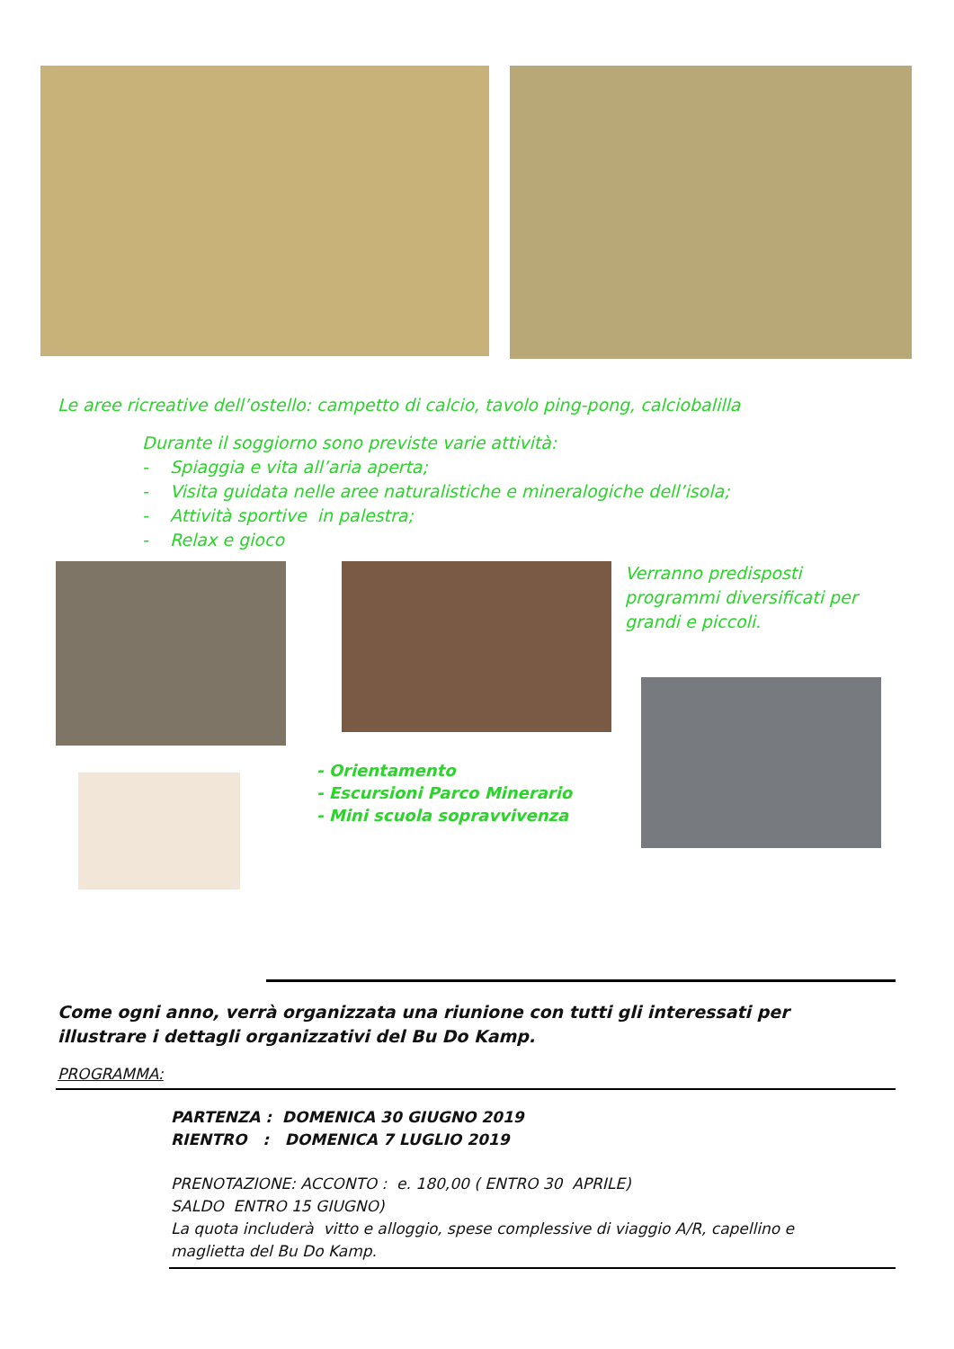Le aree ricreative dell’ostello: campetto di calcio, tavolo ping-pong, calciobalilla
Durante il soggiorno sono previste varie attività:
- Spiaggia e vita all’aria aperta;
- Visita guidata nelle aree naturalistiche e mineralogiche dell’isola;
- Attività sportive in palestra;
- Relax e gioco
- Orientamento
- Escursioni Parco Minerario
- Mini scuola sopravvivenza
Verranno predisposti programmi diversificati per grandi e piccoli.
Come ogni anno, verrà organizzata una riunione con tutti gli interessati per illustrare i dettagli organizzativi del Bu Do Kamp.
PROGRAMMA:
PARTENZA : DOMENICA 30 GIUGNO 2019
RIENTRO : DOMENICA 7 LUGLIO 2019
PRENOTAZIONE: ACCONTO : e. 180,00 ( ENTRO 30 APRILE)
SALDO ENTRO 15 GIUGNO)
La quota includerà vitto e alloggio, spese complessive di viaggio A/R, capellino e maglietta del Bu Do Kamp.